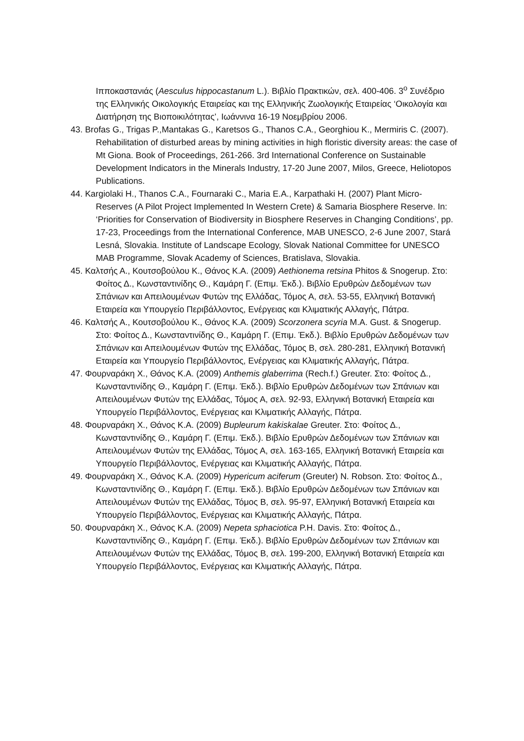Ιπποκαστανιάς (Aesculus hippocastanum L.). Βιβλίο Πρακτικών, σελ. 400-406. 3<sup>ο</sup> Συνέδριο της Ελληνικής Οικολογικής Εταιρείας και της Ελληνικής Ζωολογικής Εταιρείας ‘Οικολογία και Διατήρηση της Βιοποικιλότητας’, Ιωάννινα 16-19 Νοεμβρίου 2006.
43. Brofas G., Trigas P.,Mantakas G., Karetsos G., Thanos C.A., Georghiou K., Mermiris C. (2007). Rehabilitation of disturbed areas by mining activities in high floristic diversity areas: the case of Mt Giona. Book of Proceedings, 261-266. 3rd International Conference on Sustainable Development Indicators in the Minerals Industry, 17-20 June 2007, Milos, Greece, Heliotopos Publications.
44. Kargiolaki H., Thanos C.A., Fournaraki C., Maria E.A., Karpathaki H. (2007) Plant Micro-Reserves (A Pilot Project Implemented In Western Crete) & Samaria Biosphere Reserve. In: ‘Priorities for Conservation of Biodiversity in Biosphere Reserves in Changing Conditions’, pp. 17-23, Proceedings from the International Conference, MAB UNESCO, 2-6 June 2007, Stará Lesná, Slovakia. Institute of Landscape Ecology, Slovak National Committee for UNESCO MAB Programme, Slovak Academy of Sciences, Bratislava, Slovakia.
45. Καλτσής Α., Κουτσοβούλου Κ., Θάνος Κ.Α. (2009) Aethionema retsina Phitos & Snogerup. Στο: Φοίτος Δ., Κωνσταντινίδης Θ., Καμάρη Γ. (Επιμ. Έκδ.). Βιβλίο Ερυθρών Δεδομένων των Σπάνιων και Απειλουμένων Φυτών της Ελλάδας, Τόμος Α, σελ. 53-55, Ελληνική Βοτανική Εταιρεία και Υπουργείο Περιβάλλοντος, Ενέργειας και Κλιματικής Αλλαγής, Πάτρα.
46. Καλτσής Α., Κουτσοβούλου Κ., Θάνος Κ.Α. (2009) Scorzonera scyria M.A. Gust. & Snogerup. Στο: Φοίτος Δ., Κωνσταντινίδης Θ., Καμάρη Γ. (Επιμ. Έκδ.). Βιβλίο Ερυθρών Δεδομένων των Σπάνιων και Απειλουμένων Φυτών της Ελλάδας, Τόμος Β, σελ. 280-281, Ελληνική Βοτανική Εταιρεία και Υπουργείο Περιβάλλοντος, Ενέργειας και Κλιματικής Αλλαγής, Πάτρα.
47. Φουρναράκη Χ., Θάνος Κ.Α. (2009) Anthemis glaberrima (Rech.f.) Greuter. Στο: Φοίτος Δ., Κωνσταντινίδης Θ., Καμάρη Γ. (Επιμ. Έκδ.). Βιβλίο Ερυθρών Δεδομένων των Σπάνιων και Απειλουμένων Φυτών της Ελλάδας, Τόμος Α, σελ. 92-93, Ελληνική Βοτανική Εταιρεία και Υπουργείο Περιβάλλοντος, Ενέργειας και Κλιματικής Αλλαγής, Πάτρα.
48. Φουρναράκη Χ., Θάνος Κ.Α. (2009) Bupleurum kakiskalae Greuter. Στο: Φοίτος Δ., Κωνσταντινίδης Θ., Καμάρη Γ. (Επιμ. Έκδ.). Βιβλίο Ερυθρών Δεδομένων των Σπάνιων και Απειλουμένων Φυτών της Ελλάδας, Τόμος Α, σελ. 163-165, Ελληνική Βοτανική Εταιρεία και Υπουργείο Περιβάλλοντος, Ενέργειας και Κλιματικής Αλλαγής, Πάτρα.
49. Φουρναράκη Χ., Θάνος Κ.Α. (2009) Hypericum aciferum (Greuter) N. Robson. Στο: Φοίτος Δ., Κωνσταντινίδης Θ., Καμάρη Γ. (Επιμ. Έκδ.). Βιβλίο Ερυθρών Δεδομένων των Σπάνιων και Απειλουμένων Φυτών της Ελλάδας, Τόμος Β, σελ. 95-97, Ελληνική Βοτανική Εταιρεία και Υπουργείο Περιβάλλοντος, Ενέργειας και Κλιματικής Αλλαγής, Πάτρα.
50. Φουρναράκη Χ., Θάνος Κ.Α. (2009) Nepeta sphaciotica P.H. Davis. Στο: Φοίτος Δ., Κωνσταντινίδης Θ., Καμάρη Γ. (Επιμ. Έκδ.). Βιβλίο Ερυθρών Δεδομένων των Σπάνιων και Απειλουμένων Φυτών της Ελλάδας, Τόμος Β, σελ. 199-200, Ελληνική Βοτανική Εταιρεία και Υπουργείο Περιβάλλοντος, Ενέργειας και Κλιματικής Αλλαγής, Πάτρα.